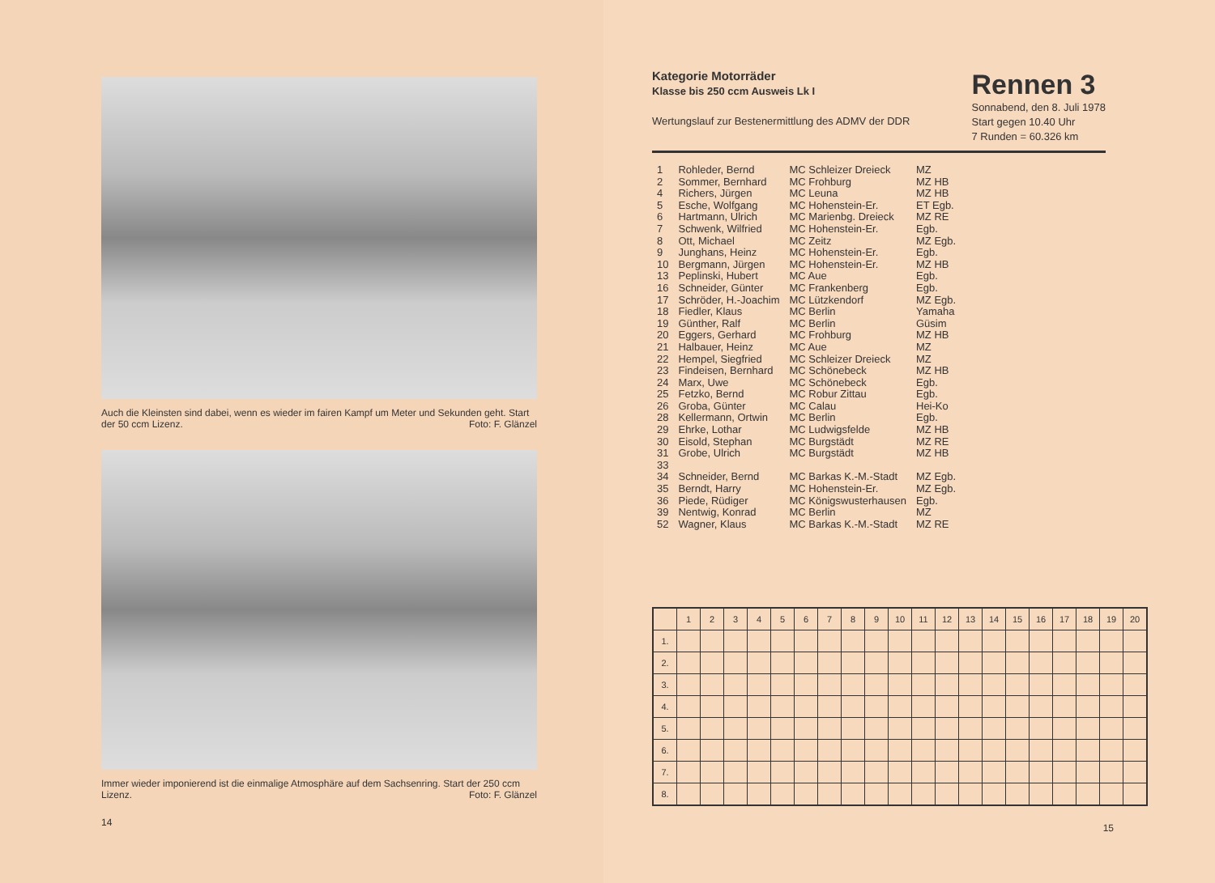Auch die Kleinsten sind dabei, wenn es wieder im fairen Kampf um Meter und Sekunden geht. Start der 50 ccm Lizenz. Foto: F. Glänzel
Immer wieder imponierend ist die einmalige Atmosphäre auf dem Sachsenring. Start der 250 ccm Lizenz. Foto: F. Glänzel
14
Kategorie Motorräder
Klasse bis 250 ccm Ausweis Lk I
Wertungslauf zur Bestenermittlung des ADMV der DDR
Rennen 3
Sonnabend, den 8. Juli 1978
Start gegen 10.40 Uhr
7 Runden = 60.326 km
| 1 | Rohleder, Bernd | MC Schleizer Dreieck | MZ |
| 2 | Sommer, Bernhard | MC Frohburg | MZ HB |
| 4 | Richers, Jürgen | MC Leuna | MZ HB |
| 5 | Esche, Wolfgang | MC Hohenstein-Er. | ET Egb. |
| 6 | Hartmann, Ulrich | MC Marienbg. Dreieck | MZ RE |
| 7 | Schwenk, Wilfried | MC Hohenstein-Er. | Egb. |
| 8 | Ott, Michael | MC Zeitz | MZ Egb. |
| 9 | Junghans, Heinz | MC Hohenstein-Er. | Egb. |
| 10 | Bergmann, Jürgen | MC Hohenstein-Er. | MZ HB |
| 13 | Peplinski, Hubert | MC Aue | Egb. |
| 16 | Schneider, Günter | MC Frankenberg | Egb. |
| 17 | Schröder, H.-Joachim | MC Lützkendorf | MZ Egb. |
| 18 | Fiedler, Klaus | MC Berlin | Yamaha |
| 19 | Günther, Ralf | MC Berlin | Güsim |
| 20 | Eggers, Gerhard | MC Frohburg | MZ HB |
| 21 | Halbauer, Heinz | MC Aue | MZ |
| 22 | Hempel, Siegfried | MC Schleizer Dreieck | MZ |
| 23 | Findeisen, Bernhard | MC Schönebeck | MZ HB |
| 24 | Marx, Uwe | MC Schönebeck | Egb. |
| 25 | Fetzko, Bernd | MC Robur Zittau | Egb. |
| 26 | Groba, Günter | MC Calau | Hei-Ko |
| 28 | Kellermann, Ortwin | MC Berlin | Egb. |
| 29 | Ehrke, Lothar | MC Ludwigsfelde | MZ HB |
| 30 | Eisold, Stephan | MC Burgstädt | MZ RE |
| 31 | Grobe, Ulrich | MC Burgstädt | MZ HB |
| 33 | | | |
| 34 | Schneider, Bernd | MC Barkas K.-M.-Stadt | MZ Egb. |
| 35 | Berndt, Harry | MC Hohenstein-Er. | MZ Egb. |
| 36 | Piede, Rüdiger | MC Königswusterhausen | Egb. |
| 39 | Nentwig, Konrad | MC Berlin | MZ |
| 52 | Wagner, Klaus | MC Barkas K.-M.-Stadt | MZ RE |
| | 1 | 2 | 3 | 4 | 5 | 6 | 7 | 8 | 9 | 10 | 11 | 12 | 13 | 14 | 15 | 16 | 17 | 18 | 19 | 20 |
| --- | --- | --- | --- | --- | --- | --- | --- | --- | --- | --- | --- | --- | --- | --- | --- | --- | --- | --- | --- | --- |
| 1. | | | | | | | | | | | | | | | | | | | | |
| 2. | | | | | | | | | | | | | | | | | | | | |
| 3. | | | | | | | | | | | | | | | | | | | | |
| 4. | | | | | | | | | | | | | | | | | | | | |
| 5. | | | | | | | | | | | | | | | | | | | | |
| 6. | | | | | | | | | | | | | | | | | | | | |
| 7. | | | | | | | | | | | | | | | | | | | | |
| 8. | | | | | | | | | | | | | | | | | | | | |
15